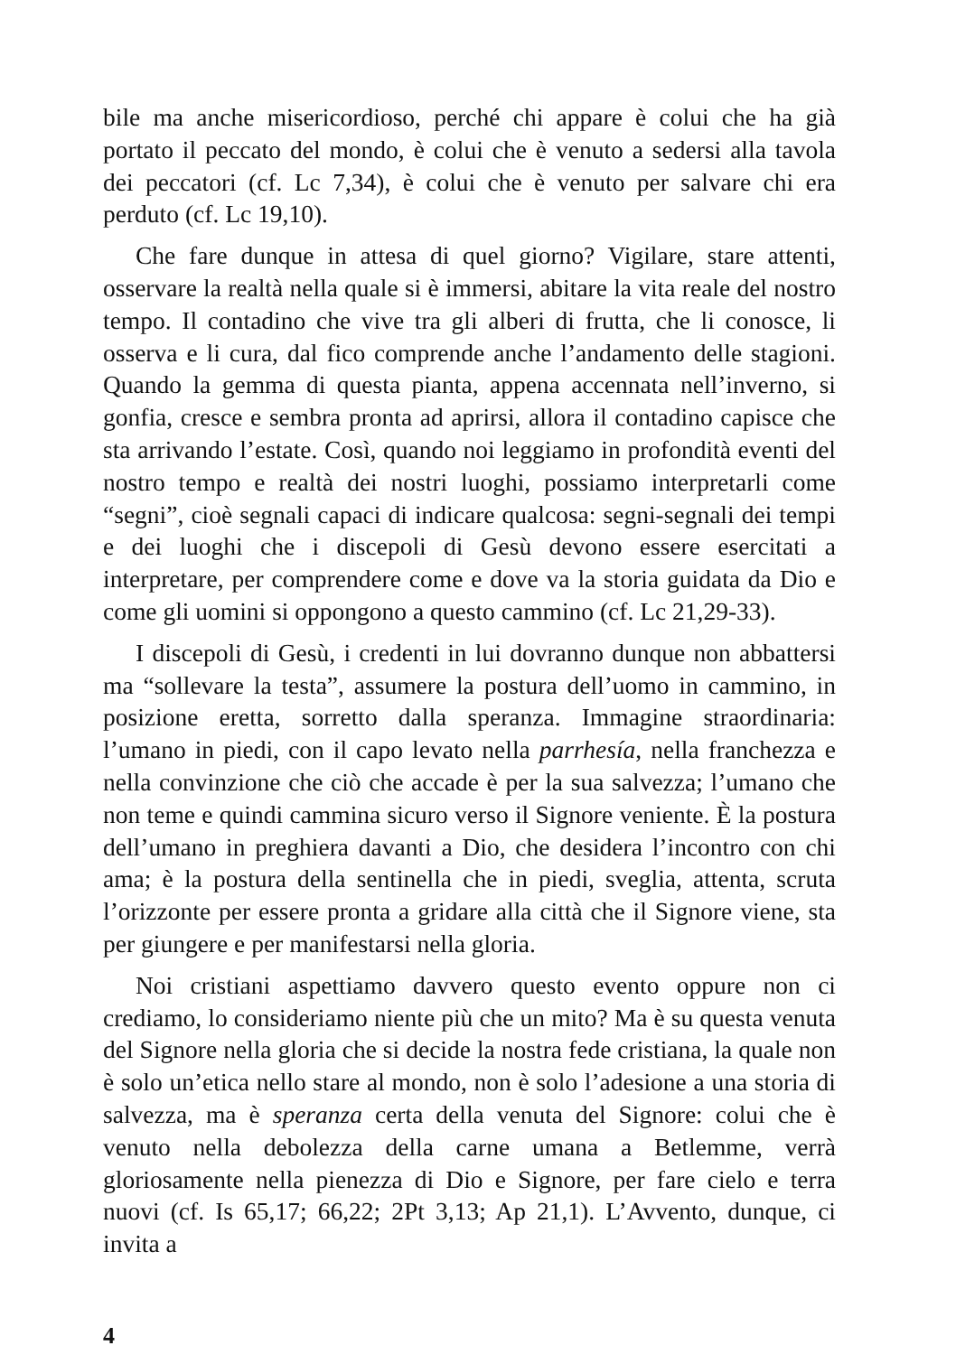bile ma anche misericordioso, perché chi appare è colui che ha già portato il peccato del mondo, è colui che è venuto a sedersi alla tavola dei peccatori (cf. Lc 7,34), è colui che è venuto per salvare chi era perduto (cf. Lc 19,10).
Che fare dunque in attesa di quel giorno? Vigilare, stare attenti, osservare la realtà nella quale si è immersi, abitare la vita reale del nostro tempo. Il contadino che vive tra gli alberi di frutta, che li conosce, li osserva e li cura, dal fico comprende anche l’andamento delle stagioni. Quando la gemma di questa pianta, appena accennata nell’inverno, si gonfia, cresce e sembra pronta ad aprirsi, allora il contadino capisce che sta arrivando l’estate. Così, quando noi leggiamo in profondità eventi del nostro tempo e realtà dei nostri luoghi, possiamo interpretarli come “segni”, cioè segnali capaci di indicare qualcosa: segni-segnali dei tempi e dei luoghi che i discepoli di Gesù devono essere esercitati a interpretare, per comprendere come e dove va la storia guidata da Dio e come gli uomini si oppongono a questo cammino (cf. Lc 21,29-33).
I discepoli di Gesù, i credenti in lui dovranno dunque non abbattersi ma “sollevare la testa”, assumere la postura dell’uomo in cammino, in posizione eretta, sorretto dalla speranza. Immagine straordinaria: l’umano in piedi, con il capo levato nella parrhesía, nella franchezza e nella convinzione che ciò che accade è per la sua salvezza; l’umano che non teme e quindi cammina sicuro verso il Signore veniente. È la postura dell’umano in preghiera davanti a Dio, che desidera l’incontro con chi ama; è la postura della sentinella che in piedi, sveglia, attenta, scruta l’orizzonte per essere pronta a gridare alla città che il Signore viene, sta per giungere e per manifestarsi nella gloria.
Noi cristiani aspettiamo davvero questo evento oppure non ci crediamo, lo consideriamo niente più che un mito? Ma è su questa venuta del Signore nella gloria che si decide la nostra fede cristiana, la quale non è solo un’etica nello stare al mondo, non è solo l’adesione a una storia di salvezza, ma è speranza certa della venuta del Signore: colui che è venuto nella debolezza della carne umana a Betlemme, verrà gloriosamente nella pienezza di Dio e Signore, per fare cielo e terra nuovi (cf. Is 65,17; 66,22; 2Pt 3,13; Ap 21,1). L’Avvento, dunque, ci invita a
4